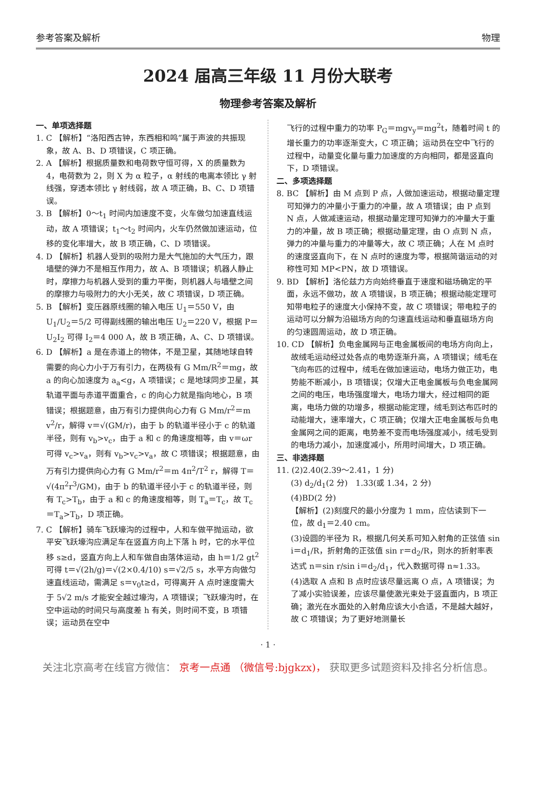参考答案及解析 物理
2024 届高三年级 11 月份大联考
物理参考答案及解析
一、单项选择题
1. C 【解析】“洛阳西古钟，东西相和鸣”属于声波的共振现象，故 A、B、D 项错误，C 项正确。
2. A 【解析】根据质量数和电荷数守恒可得，X 的质量数为 4，电荷数为 2，则 X 为 α 粒子，α 射线的电离本领比 γ 射线强，穿透本领比 γ 射线弱，故 A 项正确，B、C、D 项错误。
3. B 【解析】0～t<sub>1</sub> 时间内加速度不变，火车做匀加速直线运动，故 A 项错误；t<sub>1</sub>～t<sub>2</sub> 时间内，火车仍然做加速运动，位移的变化率增大，故 B 项正确，C、D 项错误。
4. D 【解析】机器人受到的吸附力是大气施加的大气压力，跟墙壁的弹力不是相互作用力，故 A、B 项错误；机器人静止时，摩擦力与机器人受到的重力平衡，则机器人与墙壁之间的摩擦力与吸附力的大小无关，故 C 项错误，D 项正确。
5. B 【解析】变压器原线圈的输入电压 U<sub>1</sub>＝550 V，由 U<sub>1</sub>/U<sub>2</sub>＝5/2 可得副线圈的输出电压 U<sub>2</sub>＝220 V，根据 P＝U<sub>2</sub>I<sub>2</sub> 可得 I<sub>2</sub>＝4 000 A，故 B 项正确，A、C、D 项错误。
6. D 【解析】a 是在赤道上的物体，不是卫星，其随地球自转需要的向心力小于万有引力，在两极有 G Mm/R<sup>2</sup>＝mg，故 a 的向心加速度为 a<sub>a</sub><g，A 项错误；c 是地球同步卫星，其轨道平面与赤道平面重合，c 的向心力就是指向地心，B 项错误；根据题意，由万有引力提供向心力有 G Mm/r<sup>2</sup>＝m v<sup>2</sup>/r，解得 v＝√(GM/r)，由于 b 的轨道半径小于 c 的轨道半径，则有 v<sub>b</sub>>v<sub>c</sub>，由于 a 和 c 的角速度相等，由 v＝ωr 可得 v<sub>c</sub>>v<sub>a</sub>，则有 v<sub>b</sub>>v<sub>c</sub>>v<sub>a</sub>，故 C 项错误；根据题意，由万有引力提供向心力有 G Mm/r<sup>2</sup>＝m 4π<sup>2</sup>/T<sup>2</sup> r，解得 T＝√(4π<sup>2</sup>r<sup>3</sup>/GM)，由于 b 的轨道半径小于 c 的轨道半径，则有 T<sub>c</sub>>T<sub>b</sub>，由于 a 和 c 的角速度相等，则 T<sub>a</sub>＝T<sub>c</sub>，故 T<sub>c</sub>＝T<sub>a</sub>>T<sub>b</sub>，D 项正确。
7. C 【解析】骑车飞跃壕沟的过程中，人和车做平抛运动，欲平安飞跃壕沟应满足车在竖直方向上下落 h 时，它的水平位移 s≥d，竖直方向上人和车做自由落体运动，由 h＝1/2 gt<sup>2</sup> 可得 t＝√(2h/g)＝√(2×0.4/10) s＝√2/5 s，水平方向做匀速直线运动，需满足 s＝v<sub>0</sub>t≥d，可得离开 A 点时速度需大于 5√2 m/s 才能安全越过壕沟，A 项错误；飞跃壕沟时，在空中运动的时间只与高度差 h 有关，则时间不变，B 项错误；运动员在空中
飞行的过程中重力的功率 P<sub>G</sub>＝mgv<sub>y</sub>＝mg<sup>2</sup>t，随着时间 t 的增长重力的功率逐渐变大，C 项正确；运动员在空中飞行的过程中，动量变化量与重力加速度的方向相同，都是竖直向下，D 项错误。
二、多项选择题
8. BC 【解析】由 M 点到 P 点，人做加速运动，根据动量定理可知弹力的冲量小于重力的冲量，故 A 项错误；由 P 点到 N 点，人做减速运动，根据动量定理可知弹力的冲量大于重力的冲量，故 B 项正确；根据动量定理，由 O 点到 N 点，弹力的冲量与重力的冲量等大，故 C 项正确；人在 M 点时的速度竖直向下，在 N 点时的速度为零，根据简谐运动的对称性可知 MP<PN，故 D 项错误。
9. BD 【解析】洛伦兹力方向始终垂直于速度和磁场确定的平面，永远不做功，故 A 项错误，B 项正确；根据动能定理可知带电粒子的速度大小保持不变，故 C 项错误；带电粒子的运动可以分解为沿磁场方向的匀速直线运动和垂直磁场方向的匀速圆周运动，故 D 项正确。
10. CD 【解析】负电金属网与正电金属板间的电场方向向上，故绒毛运动经过处各点的电势逐渐升高，A 项错误；绒毛在飞向布匹的过程中，绒毛在做加速运动，电场力做正功，电势能不断减小，B 项错误；仅增大正电金属板与负电金属网之间的电压，电场强度增大，电场力增大，经过相同的距离，电场力做的功增多，根据动能定理，绒毛到达布匹时的动能增大，速率增大，C 项正确；仅增大正电金属板与负电金属网之间的距离，电势差不变而电场强度减小，绒毛受到的电场力减小，加速度减小，所用时间增大，D 项正确。
三、非选择题
11. (2)2.40(2.39～2.41，1 分)
(3) d<sub>2</sub>/d<sub>1</sub>(2 分)　1.33(或 1.34，2 分)
(4)BD(2 分)
【解析】(2)刻度尺的最小分度为 1 mm，应估读到下一位，故 d<sub>1</sub>＝2.40 cm。
(3)设圆的半径为 R，根据几何关系可知入射角的正弦值 sin i＝d<sub>1</sub>/R，折射角的正弦值 sin r＝d<sub>2</sub>/R，则水的折射率表达式 n＝sin r/sin i＝d<sub>2</sub>/d<sub>1</sub>，代入数据可得 n≈1.33。
(4)选取 A 点和 B 点时应该尽量远离 O 点，A 项错误；为了减小实验误差，应该尽量使激光束处于竖直面内，B 项正确；激光在水面处的入射角应该大小合适，不是越大越好，故 C 项错误；为了更好地测量长
· 1 ·
关注北京高考在线官方微信： 京考一点通 （微信号:bjgkzx)， 获取更多试题资料及排名分析信息。